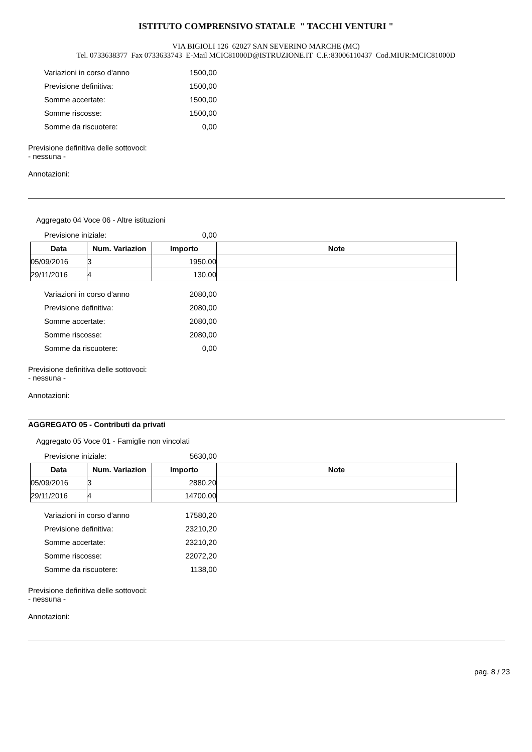ISTITUTO COMPRENSIVO STATALE " TACCHI VENTURI "
VIA BIGIOLI 126 62027 SAN SEVERINO MARCHE (MC)
Tel. 0733638377 Fax 0733633743 E-Mail MCIC81000D@ISTRUZIONE.IT C.F.:83006110437 Cod.MIUR:MCIC81000D
Variazioni in corso d'anno 1500,00
Previsione definitiva: 1500,00
Somme accertate: 1500,00
Somme riscosse: 1500,00
Somme da riscuotere: 0,00
Previsione definitiva delle sottovoci:
- nessuna -
Annotazioni:
Aggregato 04 Voce 06 - Altre istituzioni
Previsione iniziale: 0,00
| Data | Num. Variazion | Importo | Note |
| --- | --- | --- | --- |
| 05/09/2016 | 3 | 1950,00 | |
| 29/11/2016 | 4 | 130,00 | |
Variazioni in corso d'anno 2080,00
Previsione definitiva: 2080,00
Somme accertate: 2080,00
Somme riscosse: 2080,00
Somme da riscuotere: 0,00
Previsione definitiva delle sottovoci:
- nessuna -
Annotazioni:
AGGREGATO 05 - Contributi da privati
Aggregato 05 Voce 01 - Famiglie non vincolati
Previsione iniziale: 5630,00
| Data | Num. Variazion | Importo | Note |
| --- | --- | --- | --- |
| 05/09/2016 | 3 | 2880,20 | |
| 29/11/2016 | 4 | 14700,00 | |
Variazioni in corso d'anno 17580,20
Previsione definitiva: 23210,20
Somme accertate: 23210,20
Somme riscosse: 22072,20
Somme da riscuotere: 1138,00
Previsione definitiva delle sottovoci:
- nessuna -
Annotazioni:
pag. 8 / 23